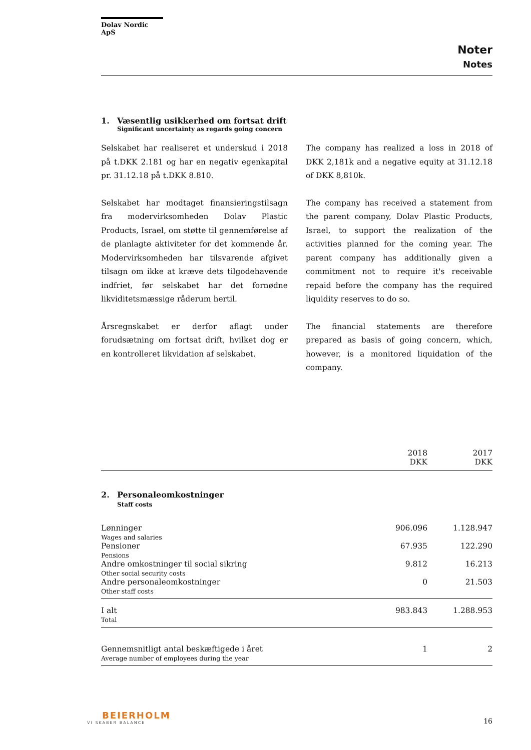Dolav Nordic ApS
Noter
Notes
1. Væsentlig usikkerhed om fortsat drift
Significant uncertainty as regards going concern
Selskabet har realiseret et underskud i 2018 på t.DKK 2.181 og har en negativ egenkapital pr. 31.12.18 på t.DKK 8.810.
Selskabet har modtaget finansieringstilsagn fra modervirksomheden Dolav Plastic Products, Israel, om støtte til gennemførelse af de planlagte aktiviteter for det kommende år. Modervirksomheden har tilsvarende afgivet tilsagn om ikke at kræve dets tilgodehavende indfriet, før selskabet har det fornødne likviditetsmæssige råderum hertil.
Årsregnskabet er derfor aflagt under forudsætning om fortsat drift, hvilket dog er en kontrolleret likvidation af selskabet.
The company has realized a loss in 2018 of DKK 2,181k and a negative equity at 31.12.18 of DKK 8,810k.
The company has received a statement from the parent company, Dolav Plastic Products, Israel, to support the realization of the activities planned for the coming year. The parent company has additionally given a commitment not to require it's receivable repaid before the company has the required liquidity reserves to do so.
The financial statements are therefore prepared as basis of going concern, which, however, is a monitored liquidation of the company.
| | 2018 DKK | 2017 DKK |
| --- | --- | --- |
| 2. Personaleomkostninger Staff costs | | |
| Lønninger Wages and salaries | 906.096 | 1.128.947 |
| Pensioner Pensions | 67.935 | 122.290 |
| Andre omkostninger til social sikring Other social security costs | 9.812 | 16.213 |
| Andre personaleomkostninger Other staff costs | 0 | 21.503 |
| I alt Total | 983.843 | 1.288.953 |
| Gennemsnitligt antal beskæftigede i året Average number of employees during the year | 1 | 2 |
BEIERHOLM
VI SKABER BALANCE
16